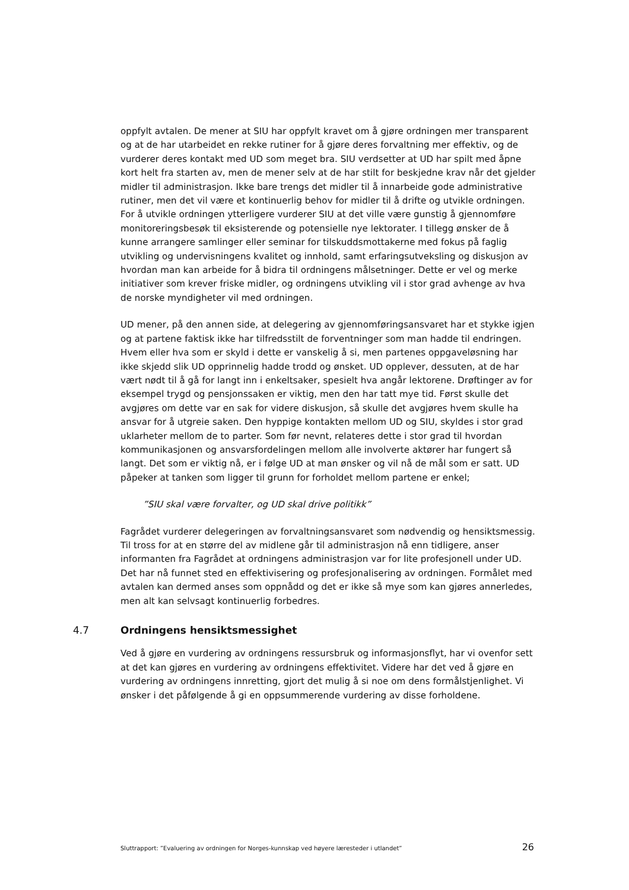oppfylt avtalen. De mener at SIU har oppfylt kravet om å gjøre ordningen mer transparent og at de har utarbeidet en rekke rutiner for å gjøre deres forvaltning mer effektiv, og de vurderer deres kontakt med UD som meget bra. SIU verdsetter at UD har spilt med åpne kort helt fra starten av, men de mener selv at de har stilt for beskjedne krav når det gjelder midler til administrasjon. Ikke bare trengs det midler til å innarbeide gode administrative rutiner, men det vil være et kontinuerlig behov for midler til å drifte og utvikle ordningen. For å utvikle ordningen ytterligere vurderer SIU at det ville være gunstig å gjennomføre monitoreringsbesøk til eksisterende og potensielle nye lektorater. I tillegg ønsker de å kunne arrangere samlinger eller seminar for tilskuddsmottakerne med fokus på faglig utvikling og undervisningens kvalitet og innhold, samt erfaringsutveksling og diskusjon av hvordan man kan arbeide for å bidra til ordningens målsetninger. Dette er vel og merke initiativer som krever friske midler, og ordningens utvikling vil i stor grad avhenge av hva de norske myndigheter vil med ordningen.
UD mener, på den annen side, at delegering av gjennomføringsansvaret har et stykke igjen og at partene faktisk ikke har tilfredsstilt de forventninger som man hadde til endringen. Hvem eller hva som er skyld i dette er vanskelig å si, men partenes oppgaveløsning har ikke skjedd slik UD opprinnelig hadde trodd og ønsket. UD opplever, dessuten, at de har vært nødt til å gå for langt inn i enkeltsaker, spesielt hva angår lektorene. Drøftinger av for eksempel trygd og pensjonssaken er viktig, men den har tatt mye tid. Først skulle det avgjøres om dette var en sak for videre diskusjon, så skulle det avgjøres hvem skulle ha ansvar for å utgreie saken. Den hyppige kontakten mellom UD og SIU, skyldes i stor grad uklarheter mellom de to parter. Som før nevnt, relateres dette i stor grad til hvordan kommunikasjonen og ansvarsfordelingen mellom alle involverte aktører har fungert så langt. Det som er viktig nå, er i følge UD at man ønsker og vil nå de mål som er satt. UD påpeker at tanken som ligger til grunn for forholdet mellom partene er enkel;
”SIU skal være forvalter, og UD skal drive politikk”
Fagrådet vurderer delegeringen av forvaltningsansvaret som nødvendig og hensiktsmessig. Til tross for at en større del av midlene går til administrasjon nå enn tidligere, anser informanten fra Fagrådet at ordningens administrasjon var for lite profesjonell under UD. Det har nå funnet sted en effektivisering og profesjonalisering av ordningen. Formålet med avtalen kan dermed anses som oppnådd og det er ikke så mye som kan gjøres annerledes, men alt kan selvsagt kontinuerlig forbedres.
4.7 Ordningens hensiktsmessighet
Ved å gjøre en vurdering av ordningens ressursbruk og informasjonsflyt, har vi ovenfor sett at det kan gjøres en vurdering av ordningens effektivitet. Videre har det ved å gjøre en vurdering av ordningens innretting, gjort det mulig å si noe om dens formålstjenlighet. Vi ønsker i det påfølgende å gi en oppsummerende vurdering av disse forholdene.
Sluttrapport: ”Evaluering av ordningen for Norges-kunnskap ved høyere læresteder i utlandet” 26